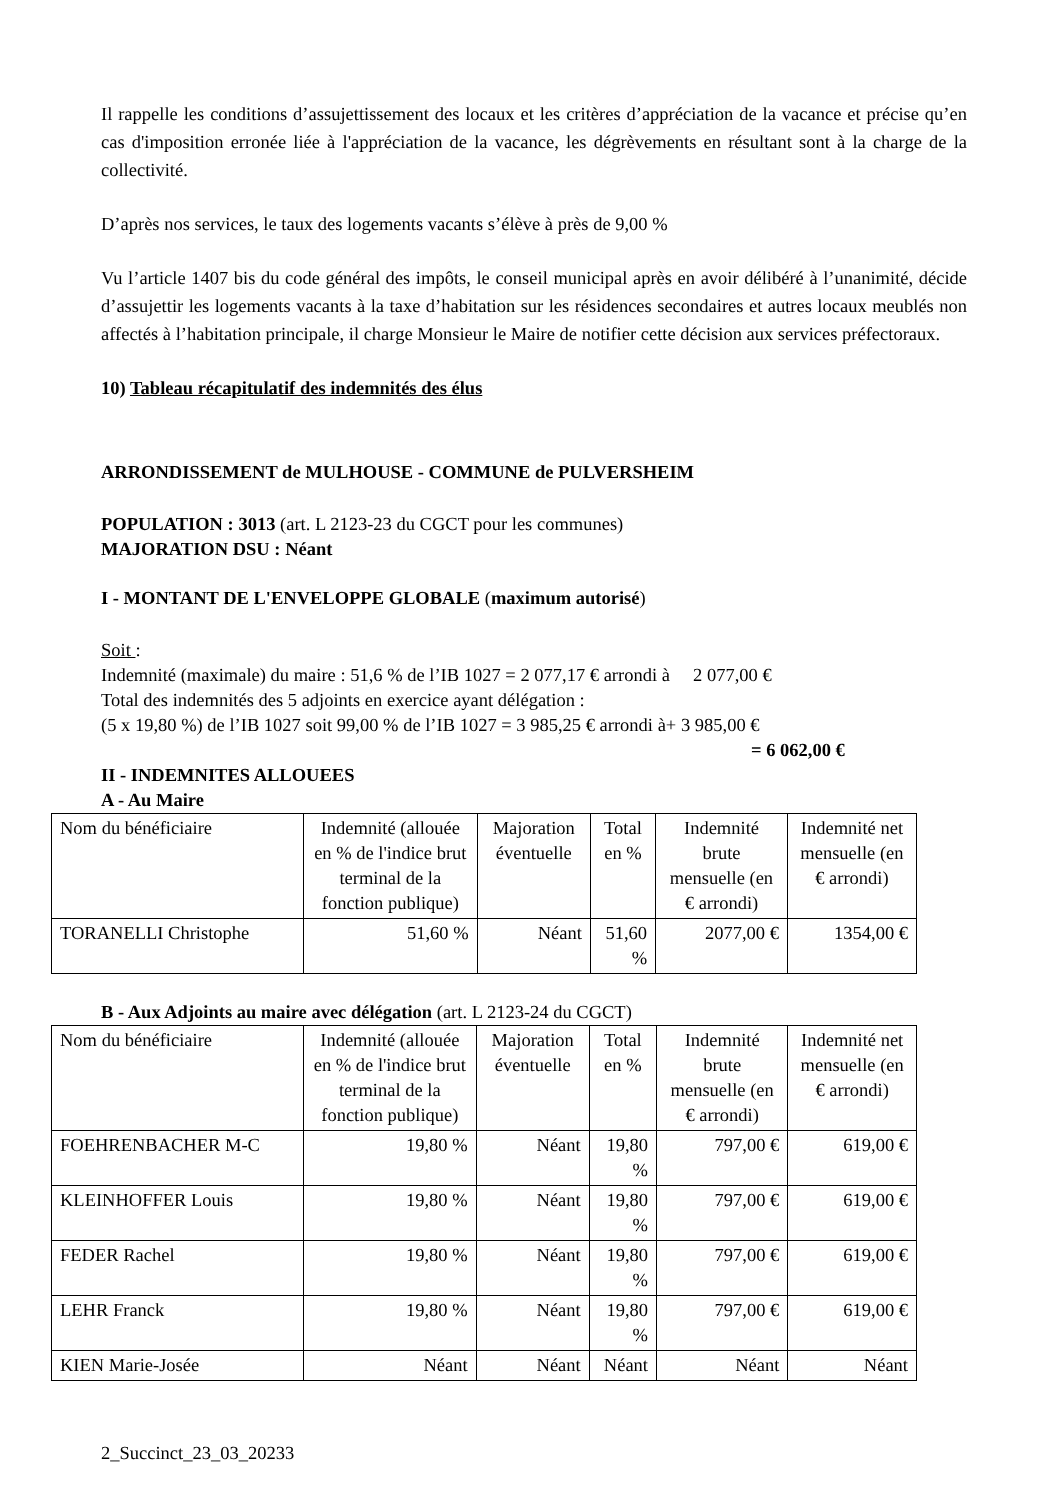Il rappelle les conditions d’assujettissement des locaux et les critères d’appréciation de la vacance et précise qu’en cas d'imposition erronée liée à l'appréciation de la vacance, les dégrèvements en résultant sont à la charge de la collectivité.
D’après nos services, le taux des logements vacants s’élève à près de 9,00 %
Vu l’article 1407 bis du code général des impôts, le conseil municipal après en avoir délibéré à l’unanimité, décide d’assujettir les logements vacants à la taxe d’habitation sur les résidences secondaires et autres locaux meublés non affectés à l’habitation principale, il charge Monsieur le Maire de notifier cette décision aux services préfectoraux.
10) Tableau récapitulatif des indemnités des élus
ARRONDISSEMENT de MULHOUSE - COMMUNE de PULVERSHEIM
POPULATION : 3013 (art. L 2123-23 du CGCT pour les communes)
MAJORATION DSU : Néant
I - MONTANT DE L'ENVELOPPE GLOBALE (maximum autorisé)
Soit :
Indemnité (maximale) du maire : 51,6 % de l’IB 1027 = 2 077,17 € arrondi à 2 077,00 €
Total des indemnités des 5 adjoints en exercice ayant délégation :
(5 x 19,80 %) de l’IB 1027 soit 99,00 % de l’IB 1027 = 3 985,25 € arrondi à+ 3 985,00 €
= 6 062,00 €
II - INDEMNITES ALLOUEES
A - Au Maire
| Nom du bénéficiaire | Indemnité (allouée en % de l'indice brut terminal de la fonction publique) | Majoration éventuelle | Total en % | Indemnité brute mensuelle (en € arrondi) | Indemnité net mensuelle (en € arrondi) |
| TORANELLI Christophe | 51,60 % | Néant | 51,60 % | 2077,00 € | 1354,00 € |
B - Aux Adjoints au maire avec délégation (art. L 2123-24 du CGCT)
| Nom du bénéficiaire | Indemnité (allouée en % de l'indice brut terminal de la fonction publique) | Majoration éventuelle | Total en % | Indemnité brute mensuelle (en € arrondi) | Indemnité net mensuelle (en € arrondi) |
| FOEHRENBACHER M-C | 19,80 % | Néant | 19,80 % | 797,00 € | 619,00 € |
| KLEINHOFFER Louis | 19,80 % | Néant | 19,80 % | 797,00 € | 619,00 € |
| FEDER Rachel | 19,80 % | Néant | 19,80 % | 797,00 € | 619,00 € |
| LEHR Franck | 19,80 % | Néant | 19,80 % | 797,00 € | 619,00 € |
| KIEN Marie-Josée | Néant | Néant | Néant | Néant | Néant |
2_Succinct_23_03_20233